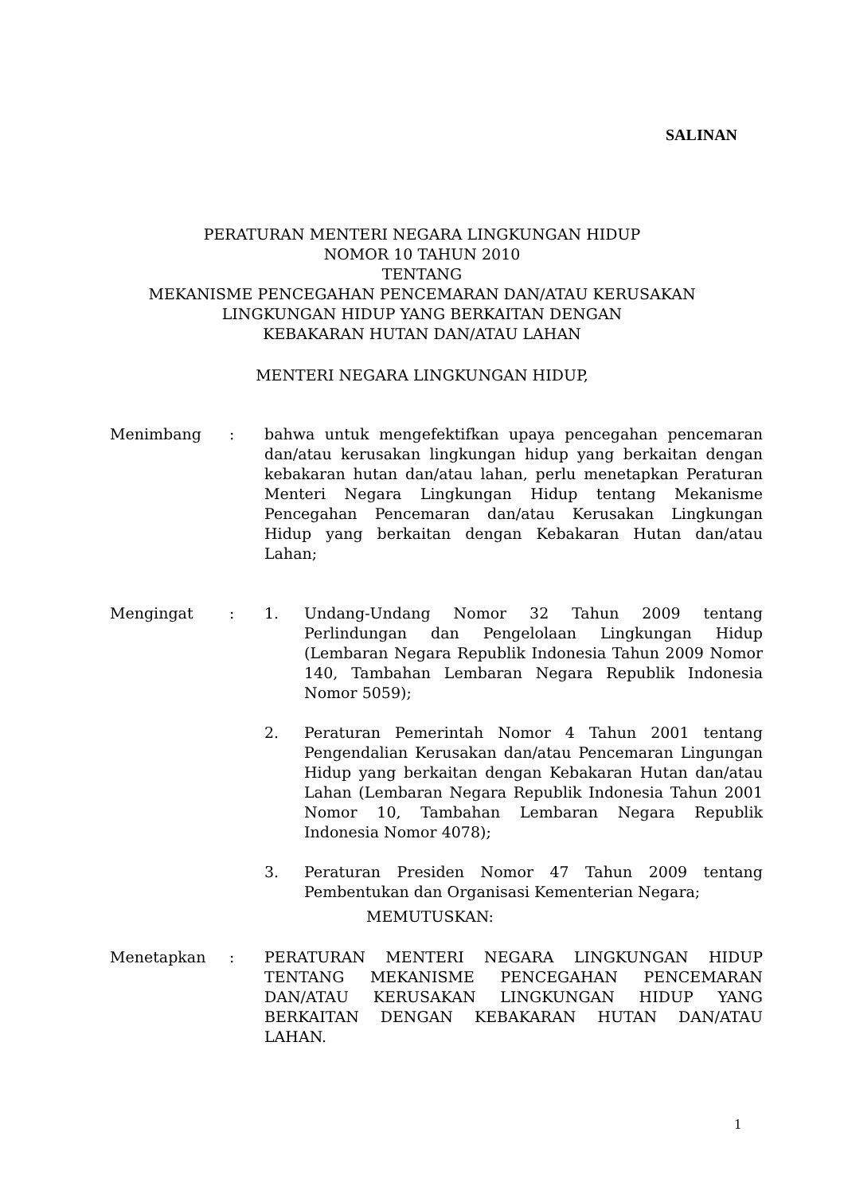SALINAN
PERATURAN MENTERI NEGARA LINGKUNGAN HIDUP
NOMOR 10 TAHUN 2010
TENTANG
MEKANISME PENCEGAHAN PENCEMARAN DAN/ATAU KERUSAKAN
LINGKUNGAN HIDUP YANG BERKAITAN DENGAN
KEBAKARAN HUTAN DAN/ATAU LAHAN
MENTERI NEGARA LINGKUNGAN HIDUP,
Menimbang : bahwa untuk mengefektifkan upaya pencegahan pencemaran dan/atau kerusakan lingkungan hidup yang berkaitan dengan kebakaran hutan dan/atau lahan, perlu menetapkan Peraturan Menteri Negara Lingkungan Hidup tentang Mekanisme Pencegahan Pencemaran dan/atau Kerusakan Lingkungan Hidup yang berkaitan dengan Kebakaran Hutan dan/atau Lahan;
Mengingat : 1. Undang-Undang Nomor 32 Tahun 2009 tentang Perlindungan dan Pengelolaan Lingkungan Hidup (Lembaran Negara Republik Indonesia Tahun 2009 Nomor 140, Tambahan Lembaran Negara Republik Indonesia Nomor 5059);
2. Peraturan Pemerintah Nomor 4 Tahun 2001 tentang Pengendalian Kerusakan dan/atau Pencemaran Lingungan Hidup yang berkaitan dengan Kebakaran Hutan dan/atau Lahan (Lembaran Negara Republik Indonesia Tahun 2001 Nomor 10, Tambahan Lembaran Negara Republik Indonesia Nomor 4078);
3. Peraturan Presiden Nomor 47 Tahun 2009 tentang Pembentukan dan Organisasi Kementerian Negara;
MEMUTUSKAN:
Menetapkan : PERATURAN MENTERI NEGARA LINGKUNGAN HIDUP TENTANG MEKANISME PENCEGAHAN PENCEMARAN DAN/ATAU KERUSAKAN LINGKUNGAN HIDUP YANG BERKAITAN DENGAN KEBAKARAN HUTAN DAN/ATAU LAHAN.
1